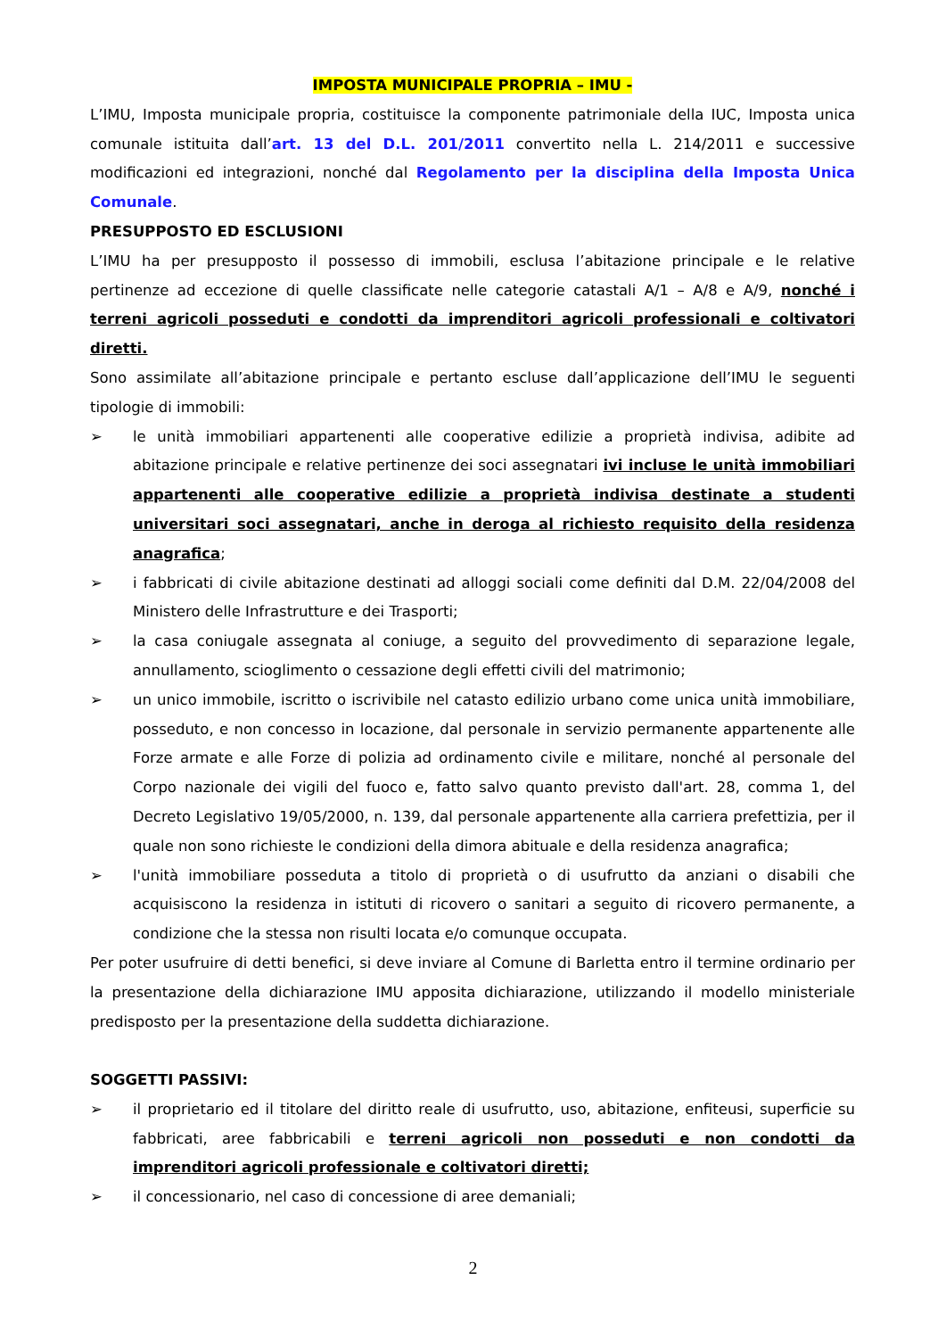IMPOSTA MUNICIPALE PROPRIA – IMU -
L’IMU, Imposta municipale propria, costituisce la componente patrimoniale della IUC, Imposta unica comunale istituita dall’art. 13 del D.L. 201/2011 convertito nella L. 214/2011 e successive modificazioni ed integrazioni, nonché dal Regolamento per la disciplina della Imposta Unica Comunale.
PRESUPPOSTO ED ESCLUSIONI
L’IMU ha per presupposto il possesso di immobili, esclusa l’abitazione principale e le relative pertinenze ad eccezione di quelle classificate nelle categorie catastali A/1 – A/8 e A/9, nonché i terreni agricoli posseduti e condotti da imprenditori agricoli professionali e coltivatori diretti.
Sono assimilate all’abitazione principale e pertanto escluse dall’applicazione dell’IMU le seguenti tipologie di immobili:
➢ le unità immobiliari appartenenti alle cooperative edilizie a proprietà indivisa, adibite ad abitazione principale e relative pertinenze dei soci assegnatari ivi incluse le unità immobiliari appartenenti alle cooperative edilizie a proprietà indivisa destinate a studenti universitari soci assegnatari, anche in deroga al richiesto requisito della residenza anagrafica;
➢ i fabbricati di civile abitazione destinati ad alloggi sociali come definiti dal D.M. 22/04/2008 del Ministero delle Infrastrutture e dei Trasporti;
➢ la casa coniugale assegnata al coniuge, a seguito del provvedimento di separazione legale, annullamento, scioglimento o cessazione degli effetti civili del matrimonio;
➢ un unico immobile, iscritto o iscrivibile nel catasto edilizio urbano come unica unità immobiliare, posseduto, e non concesso in locazione, dal personale in servizio permanente appartenente alle Forze armate e alle Forze di polizia ad ordinamento civile e militare, nonché al personale del Corpo nazionale dei vigili del fuoco e, fatto salvo quanto previsto dall'art. 28, comma 1, del Decreto Legislativo 19/05/2000, n. 139, dal personale appartenente alla carriera prefettizia, per il quale non sono richieste le condizioni della dimora abituale e della residenza anagrafica;
➢ l'unità immobiliare posseduta a titolo di proprietà o di usufrutto da anziani o disabili che acquisiscono la residenza in istituti di ricovero o sanitari a seguito di ricovero permanente, a condizione che la stessa non risulti locata e/o comunque occupata.
Per poter usufruire di detti benefici, si deve inviare al Comune di Barletta entro il termine ordinario per la presentazione della dichiarazione IMU apposita dichiarazione, utilizzando il modello ministeriale predisposto per la presentazione della suddetta dichiarazione.
SOGGETTI PASSIVI:
➢ il proprietario ed il titolare del diritto reale di usufrutto, uso, abitazione, enfiteusi, superficie su fabbricati, aree fabbricabili e terreni agricoli non posseduti e non condotti da imprenditori agricoli professionale e coltivatori diretti;
➢ il concessionario, nel caso di concessione di aree demaniali;
2